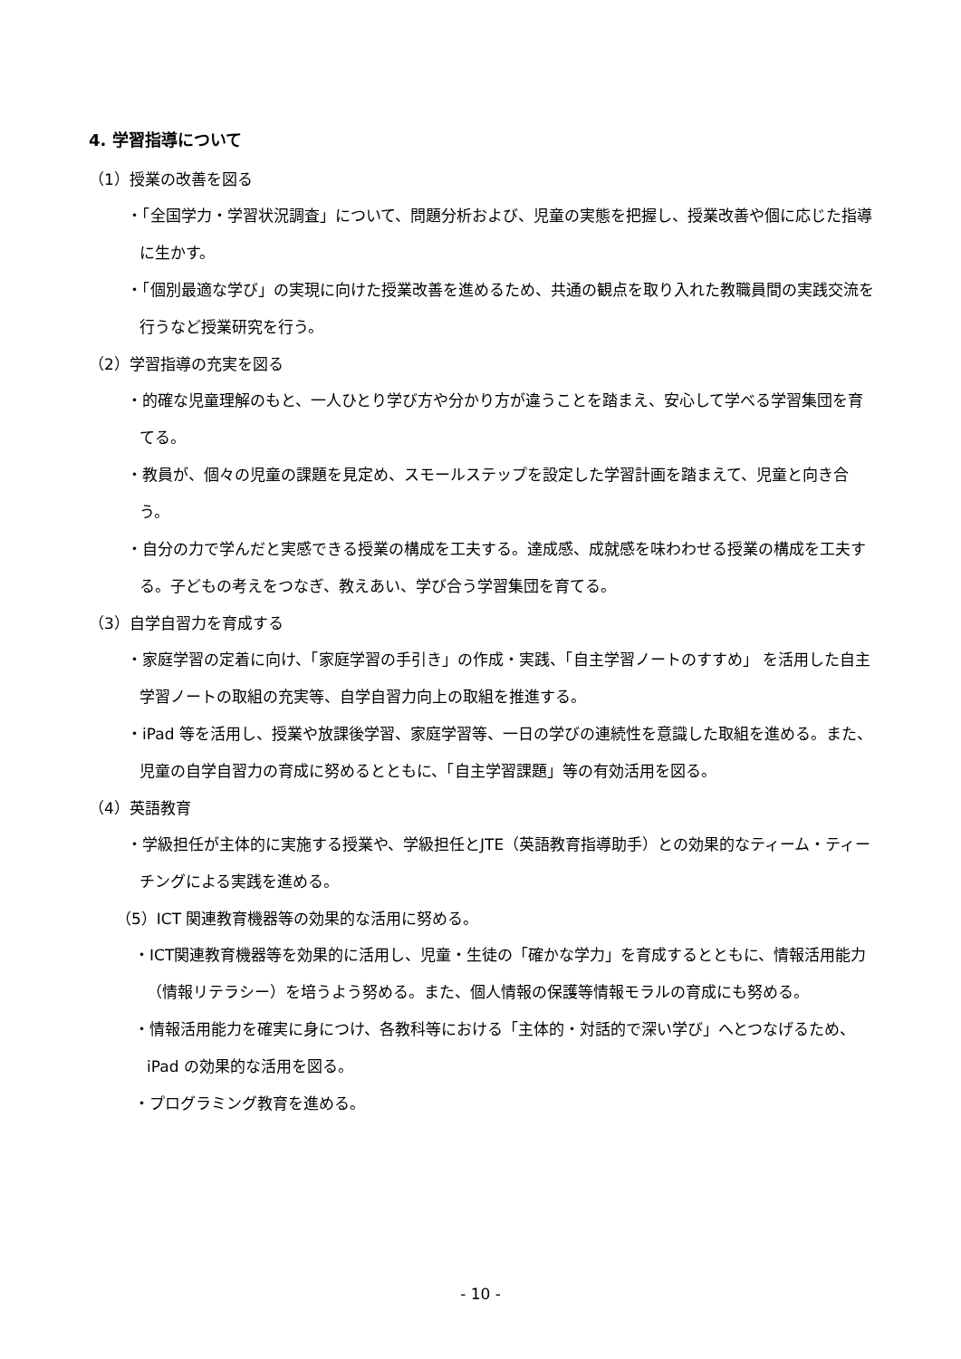4. 学習指導について
（1）授業の改善を図る
・「全国学力・学習状況調査」について、問題分析および、児童の実態を把握し、授業改善や個に応じた指導に生かす。
・「個別最適な学び」の実現に向けた授業改善を進めるため、共通の観点を取り入れた教職員間の実践交流を行うなど授業研究を行う。
（2）学習指導の充実を図る
・的確な児童理解のもと、一人ひとり学び方や分かり方が違うことを踏まえ、安心して学べる学習集団を育てる。
・教員が、個々の児童の課題を見定め、スモールステップを設定した学習計画を踏まえて、児童と向き合う。
・自分の力で学んだと実感できる授業の構成を工夫する。達成感、成就感を味わわせる授業の構成を工夫する。子どもの考えをつなぎ、教えあい、学び合う学習集団を育てる。
（3）自学自習力を育成する
・家庭学習の定着に向け、「家庭学習の手引き」の作成・実践、「自主学習ノートのすすめ」 を活用した自主学習ノートの取組の充実等、自学自習力向上の取組を推進する。
・iPad 等を活用し、授業や放課後学習、家庭学習等、一日の学びの連続性を意識した取組を進める。また、児童の自学自習力の育成に努めるとともに、「自主学習課題」等の有効活用を図る。
（4）英語教育
・学級担任が主体的に実施する授業や、学級担任とJTE（英語教育指導助手）との効果的なティーム・ティーチングによる実践を進める。
（5）ICT 関連教育機器等の効果的な活用に努める。
・ICT関連教育機器等を効果的に活用し、児童・生徒の「確かな学力」を育成するとともに、情報活用能力（情報リテラシー）を培うよう努める。また、個人情報の保護等情報モラルの育成にも努める。
・情報活用能力を確実に身につけ、各教科等における「主体的・対話的で深い学び」へとつなげるため、iPad の効果的な活用を図る。
・プログラミング教育を進める。
- 10 -